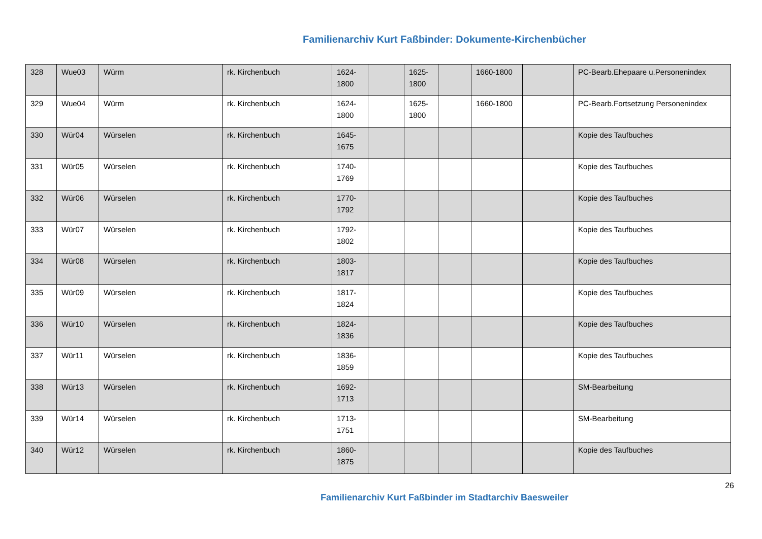Familienarchiv Kurt Faßbinder: Dokumente-Kirchenbücher
| 328 | Wue03 | Würm | rk. Kirchenbuch | 1624-1800 | | 1625-1800 | | 1660-1800 | | PC-Bearb.Ehepaare u.Personenindex |
| 329 | Wue04 | Würm | rk. Kirchenbuch | 1624-1800 | | 1625-1800 | | 1660-1800 | | PC-Bearb.Fortsetzung Personenindex |
| 330 | Wür04 | Würselen | rk. Kirchenbuch | 1645-1675 | | | | | | Kopie des Taufbuches |
| 331 | Wür05 | Würselen | rk. Kirchenbuch | 1740-1769 | | | | | | Kopie des Taufbuches |
| 332 | Wür06 | Würselen | rk. Kirchenbuch | 1770-1792 | | | | | | Kopie des Taufbuches |
| 333 | Wür07 | Würselen | rk. Kirchenbuch | 1792-1802 | | | | | | Kopie des Taufbuches |
| 334 | Wür08 | Würselen | rk. Kirchenbuch | 1803-1817 | | | | | | Kopie des Taufbuches |
| 335 | Wür09 | Würselen | rk. Kirchenbuch | 1817-1824 | | | | | | Kopie des Taufbuches |
| 336 | Wür10 | Würselen | rk. Kirchenbuch | 1824-1836 | | | | | | Kopie des Taufbuches |
| 337 | Wür11 | Würselen | rk. Kirchenbuch | 1836-1859 | | | | | | Kopie des Taufbuches |
| 338 | Wür13 | Würselen | rk. Kirchenbuch | 1692-1713 | | | | | | SM-Bearbeitung |
| 339 | Wür14 | Würselen | rk. Kirchenbuch | 1713-1751 | | | | | | SM-Bearbeitung |
| 340 | Wür12 | Würselen | rk. Kirchenbuch | 1860-1875 | | | | | | Kopie des Taufbuches |
26
Familienarchiv Kurt Faßbinder im Stadtarchiv Baesweiler